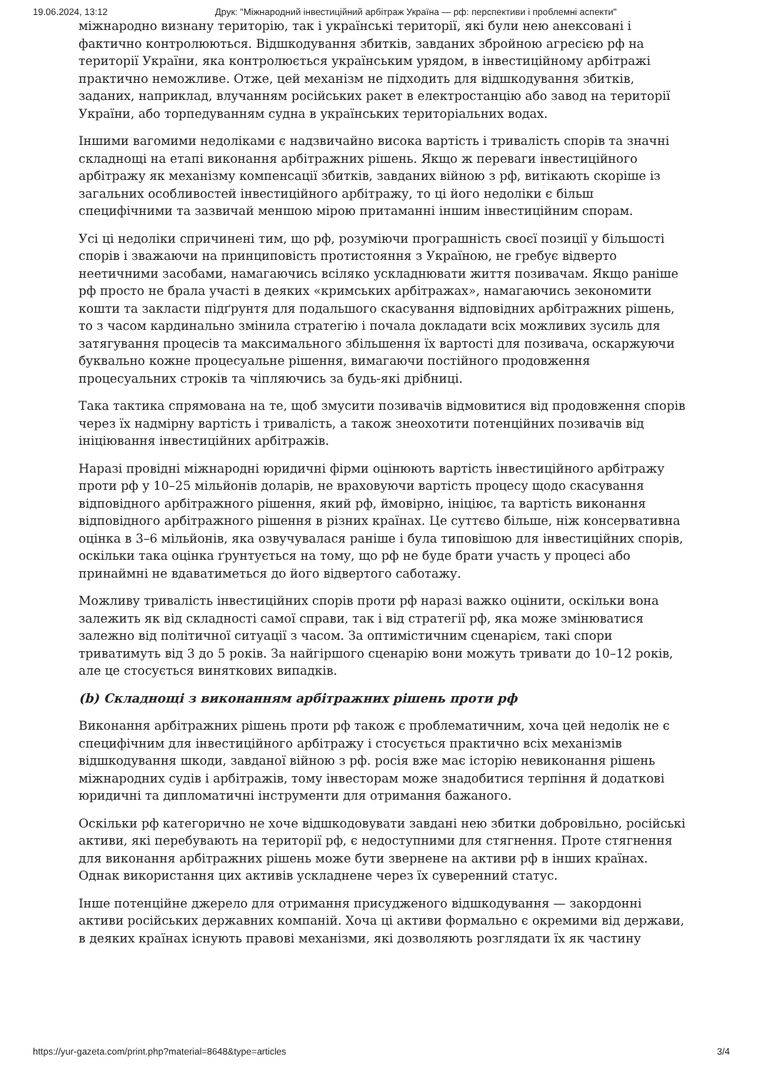19.06.2024, 13:12 Друк: "Міжнародний інвестиційний арбітраж Україна — рф: перспективи і проблемні аспекти"
міжнародно визнану територію, так і українські території, які були нею анексовані і фактично контролюються. Відшкодування збитків, завданих збройною агресією рф на території України, яка контролюється українським урядом, в інвестиційному арбітражі практично неможливе. Отже, цей механізм не підходить для відшкодування збитків, заданих, наприклад, влучанням російських ракет в електростанцію або завод на території України, або торпедуванням судна в українських територіальних водах.
Іншими вагомими недоліками є надзвичайно висока вартість і тривалість спорів та значні складнощі на етапі виконання арбітражних рішень. Якщо ж переваги інвестиційного арбітражу як механізму компенсації збитків, завданих війною з рф, витікають скоріше із загальних особливостей інвестиційного арбітражу, то ці його недоліки є більш специфічними та зазвичай меншою мірою притаманні іншим інвестиційним спорам.
Усі ці недоліки спричинені тим, що рф, розуміючи програшність своєї позиції у більшості спорів і зважаючи на принциповість протистояння з Україною, не гребує відверто неетичними засобами, намагаючись всіляко ускладнювати життя позивачам. Якщо раніше рф просто не брала участі в деяких «кримських арбітражах», намагаючись зекономити кошти та закласти підґрунтя для подальшого скасування відповідних арбітражних рішень, то з часом кардинально змінила стратегію і почала докладати всіх можливих зусиль для затягування процесів та максимального збільшення їх вартості для позивача, оскаржуючи буквально кожне процесуальне рішення, вимагаючи постійного продовження процесуальних строків та чіпляючись за будь-які дрібниці.
Така тактика спрямована на те, щоб змусити позивачів відмовитися від продовження спорів через їх надмірну вартість і тривалість, а також знеохотити потенційних позивачів від ініціювання інвестиційних арбітражів.
Наразі провідні міжнародні юридичні фірми оцінюють вартість інвестиційного арбітражу проти рф у 10–25 мільйонів доларів, не враховуючи вартість процесу щодо скасування відповідного арбітражного рішення, який рф, ймовірно, ініціює, та вартість виконання відповідного арбітражного рішення в різних країнах. Це суттєво більше, ніж консервативна оцінка в 3–6 мільйонів, яка озвучувалася раніше і була типовішою для інвестиційних спорів, оскільки така оцінка ґрунтується на тому, що рф не буде брати участь у процесі або принаймні не вдаватиметься до його відвертого саботажу.
Можливу тривалість інвестиційних спорів проти рф наразі важко оцінити, оскільки вона залежить як від складності самої справи, так і від стратегії рф, яка може змінюватися залежно від політичної ситуації з часом. За оптимістичним сценарієм, такі спори триватимуть від 3 до 5 років. За найгіршого сценарію вони можуть тривати до 10–12 років, але це стосується виняткових випадків.
(b) Складнощі з виконанням арбітражних рішень проти рф
Виконання арбітражних рішень проти рф також є проблематичним, хоча цей недолік не є специфічним для інвестиційного арбітражу і стосується практично всіх механізмів відшкодування шкоди, завданої війною з рф. росія вже має історію невиконання рішень міжнародних судів і арбітражів, тому інвесторам може знадобитися терпіння й додаткові юридичні та дипломатичні інструменти для отримання бажаного.
Оскільки рф категорично не хоче відшкодовувати завдані нею збитки добровільно, російські активи, які перебувають на території рф, є недоступними для стягнення. Проте стягнення для виконання арбітражних рішень може бути звернене на активи рф в інших країнах. Однак використання цих активів ускладнене через їх суверенний статус.
Інше потенційне джерело для отримання присудженого відшкодування — закордонні активи російських державних компаній. Хоча ці активи формально є окремими від держави, в деяких країнах існують правові механізми, які дозволяють розглядати їх як частину
https://yur-gazeta.com/print.php?material=8648&type=articles 3/4